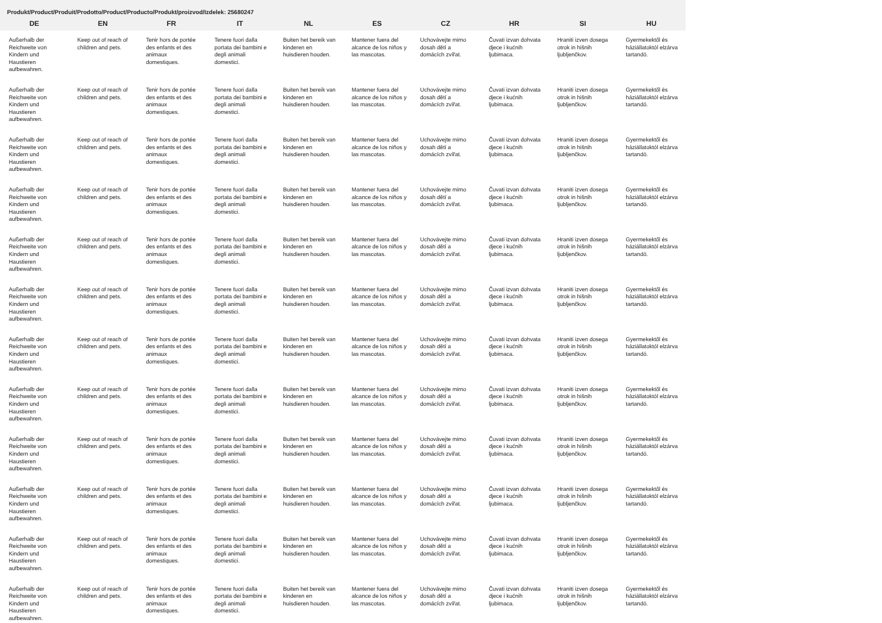Produkt/Product/Produit/Prodotto/Product/Producto/Produkt/proizvod/Izdelek: 25680247
| DE | EN | FR | IT | NL | ES | CZ | HR | SI | HU |
| --- | --- | --- | --- | --- | --- | --- | --- | --- | --- |
| Außerhalb der Reichweite von Kindern und Haustieren aufbewahren. | Keep out of reach of children and pets. | Tenir hors de portée des enfants et des animaux domestiques. | Tenere fuori dalla portata dei bambini e degli animali domestici. | Buiten het bereik van kinderen en huisdieren houden. | Mantener fuera del alcance de los niños y las mascotas. | Uchovávejte mimo dosah dětí a domácích zvířat. | Čuvati izvan dohvata djece i kućnih ljubimaca. | Hraniti izven dosega otrok in hišnih ljubljenčkov. | Gyermekektől és háziállatoktól elzárva tartandó. |
| Außerhalb der Reichweite von Kindern und Haustieren aufbewahren. | Keep out of reach of children and pets. | Tenir hors de portée des enfants et des animaux domestiques. | Tenere fuori dalla portata dei bambini e degli animali domestici. | Buiten het bereik van kinderen en huisdieren houden. | Mantener fuera del alcance de los niños y las mascotas. | Uchovávejte mimo dosah dětí a domácích zvířat. | Čuvati izvan dohvata djece i kućnih ljubimaca. | Hraniti izven dosega otrok in hišnih ljubljenčkov. | Gyermekektől és háziállatoktól elzárva tartandó. |
| Außerhalb der Reichweite von Kindern und Haustieren aufbewahren. | Keep out of reach of children and pets. | Tenir hors de portée des enfants et des animaux domestiques. | Tenere fuori dalla portata dei bambini e degli animali domestici. | Buiten het bereik van kinderen en huisdieren houden. | Mantener fuera del alcance de los niños y las mascotas. | Uchovávejte mimo dosah dětí a domácích zvířat. | Čuvati izvan dohvata djece i kućnih ljubimaca. | Hraniti izven dosega otrok in hišnih ljubljenčkov. | Gyermekektől és háziállatoktól elzárva tartandó. |
| Außerhalb der Reichweite von Kindern und Haustieren aufbewahren. | Keep out of reach of children and pets. | Tenir hors de portée des enfants et des animaux domestiques. | Tenere fuori dalla portata dei bambini e degli animali domestici. | Buiten het bereik van kinderen en huisdieren houden. | Mantener fuera del alcance de los niños y las mascotas. | Uchovávejte mimo dosah dětí a domácích zvířat. | Čuvati izvan dohvata djece i kućnih ljubimaca. | Hraniti izven dosega otrok in hišnih ljubljenčkov. | Gyermekektől és háziállatoktól elzárva tartandó. |
| Außerhalb der Reichweite von Kindern und Haustieren aufbewahren. | Keep out of reach of children and pets. | Tenir hors de portée des enfants et des animaux domestiques. | Tenere fuori dalla portata dei bambini e degli animali domestici. | Buiten het bereik van kinderen en huisdieren houden. | Mantener fuera del alcance de los niños y las mascotas. | Uchovávejte mimo dosah dětí a domácích zvířat. | Čuvati izvan dohvata djece i kućnih ljubimaca. | Hraniti izven dosega otrok in hišnih ljubljenčkov. | Gyermekektől és háziállatoktól elzárva tartandó. |
| Außerhalb der Reichweite von Kindern und Haustieren aufbewahren. | Keep out of reach of children and pets. | Tenir hors de portée des enfants et des animaux domestiques. | Tenere fuori dalla portata dei bambini e degli animali domestici. | Buiten het bereik van kinderen en huisdieren houden. | Mantener fuera del alcance de los niños y las mascotas. | Uchovávejte mimo dosah dětí a domácích zvířat. | Čuvati izvan dohvata djece i kućnih ljubimaca. | Hraniti izven dosega otrok in hišnih ljubljenčkov. | Gyermekektől és háziállatoktól elzárva tartandó. |
| Außerhalb der Reichweite von Kindern und Haustieren aufbewahren. | Keep out of reach of children and pets. | Tenir hors de portée des enfants et des animaux domestiques. | Tenere fuori dalla portata dei bambini e degli animali domestici. | Buiten het bereik van kinderen en huisdieren houden. | Mantener fuera del alcance de los niños y las mascotas. | Uchovávejte mimo dosah dětí a domácích zvířat. | Čuvati izvan dohvata djece i kućnih ljubimaca. | Hraniti izven dosega otrok in hišnih ljubljenčkov. | Gyermekektől és háziállatoktól elzárva tartandó. |
| Außerhalb der Reichweite von Kindern und Haustieren aufbewahren. | Keep out of reach of children and pets. | Tenir hors de portée des enfants et des animaux domestiques. | Tenere fuori dalla portata dei bambini e degli animali domestici. | Buiten het bereik van kinderen en huisdieren houden. | Mantener fuera del alcance de los niños y las mascotas. | Uchovávejte mimo dosah dětí a domácích zvířat. | Čuvati izvan dohvata djece i kućnih ljubimaca. | Hraniti izven dosega otrok in hišnih ljubljenčkov. | Gyermekektől és háziállatoktól elzárva tartandó. |
| Außerhalb der Reichweite von Kindern und Haustieren aufbewahren. | Keep out of reach of children and pets. | Tenir hors de portée des enfants et des animaux domestiques. | Tenere fuori dalla portata dei bambini e degli animali domestici. | Buiten het bereik van kinderen en huisdieren houden. | Mantener fuera del alcance de los niños y las mascotas. | Uchovávejte mimo dosah dětí a domácích zvířat. | Čuvati izvan dohvata djece i kućnih ljubimaca. | Hraniti izven dosega otrok in hišnih ljubljenčkov. | Gyermekektől és háziállatoktól elzárva tartandó. |
| Außerhalb der Reichweite von Kindern und Haustieren aufbewahren. | Keep out of reach of children and pets. | Tenir hors de portée des enfants et des animaux domestiques. | Tenere fuori dalla portata dei bambini e degli animali domestici. | Buiten het bereik van kinderen en huisdieren houden. | Mantener fuera del alcance de los niños y las mascotas. | Uchovávejte mimo dosah dětí a domácích zvířat. | Čuvati izvan dohvata djece i kućnih ljubimaca. | Hraniti izven dosega otrok in hišnih ljubljenčkov. | Gyermekektől és háziállatoktól elzárva tartandó. |
| Außerhalb der Reichweite von Kindern und Haustieren aufbewahren. | Keep out of reach of children and pets. | Tenir hors de portée des enfants et des animaux domestiques. | Tenere fuori dalla portata dei bambini e degli animali domestici. | Buiten het bereik van kinderen en huisdieren houden. | Mantener fuera del alcance de los niños y las mascotas. | Uchovávejte mimo dosah dětí a domácích zvířat. | Čuvati izvan dohvata djece i kućnih ljubimaca. | Hraniti izven dosega otrok in hišnih ljubljenčkov. | Gyermekektől és háziállatoktól elzárva tartandó. |
| Außerhalb der Reichweite von Kindern und Haustieren aufbewahren. | Keep out of reach of children and pets. | Tenir hors de portée des enfants et des animaux domestiques. | Tenere fuori dalla portata dei bambini e degli animali domestici. | Buiten het bereik van kinderen en huisdieren houden. | Mantener fuera del alcance de los niños y las mascotas. | Uchovávejte mimo dosah dětí a domácích zvířat. | Čuvati izvan dohvata djece i kućnih ljubimaca. | Hraniti izven dosega otrok in hišnih ljubljenčkov. | Gyermekektől és háziállatoktól elzárva tartandó. |